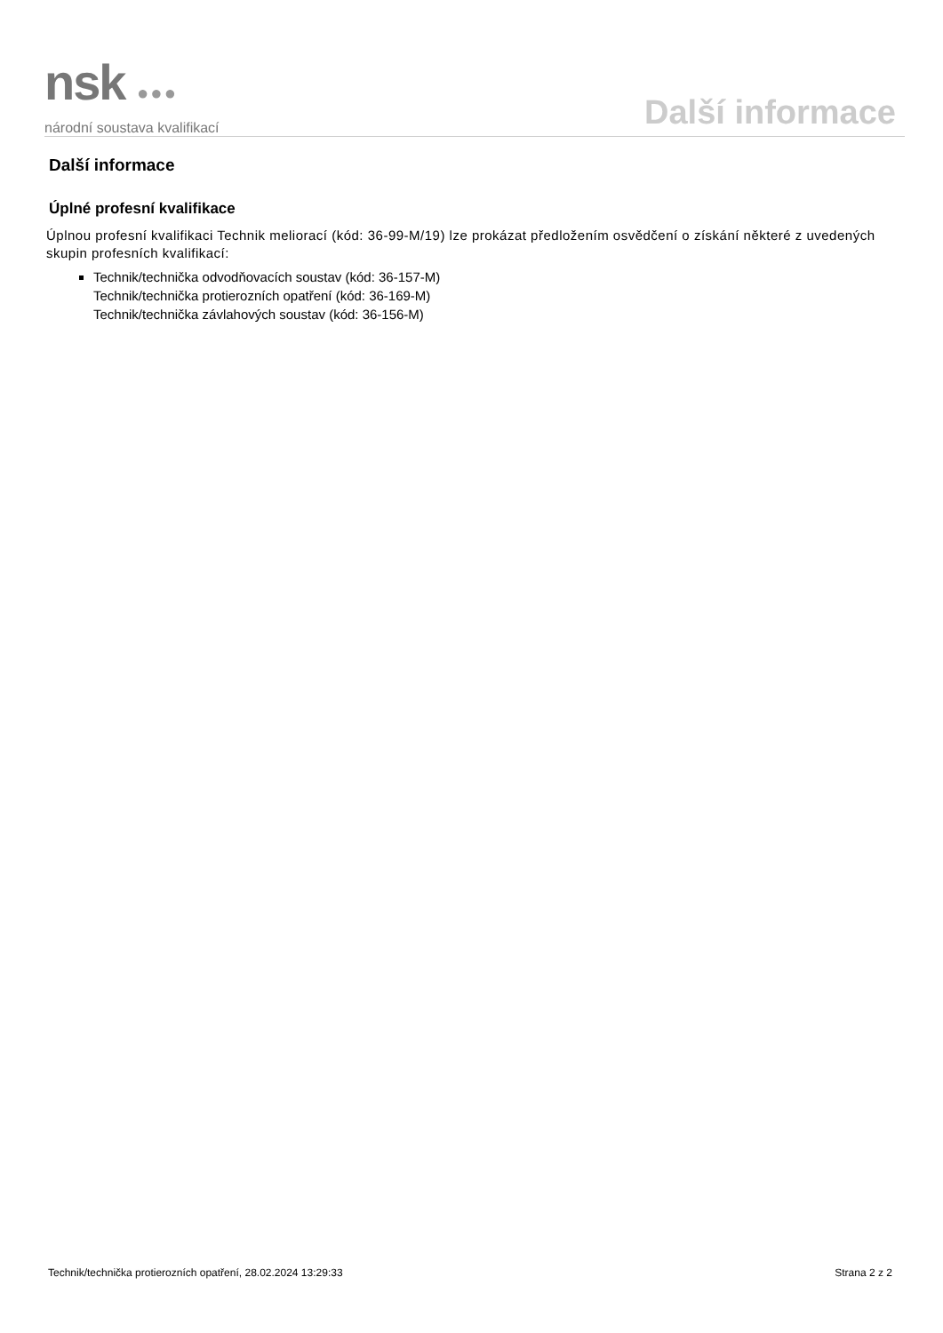nsk ●●●
národní soustava kvalifikací
Další informace
Další informace
Úplné profesní kvalifikace
Úplnou profesní kvalifikaci Technik meliorací (kód: 36-99-M/19) lze prokázat předložením osvědčení o získání některé z uvedených skupin profesních kvalifikací:
Technik/technička odvodňovacích soustav (kód: 36-157-M)
Technik/technička protierozních opatření (kód: 36-169-M)
Technik/technička závlahových soustav (kód: 36-156-M)
Technik/technička protierozních opatření, 28.02.2024 13:29:33 Strana 2 z 2